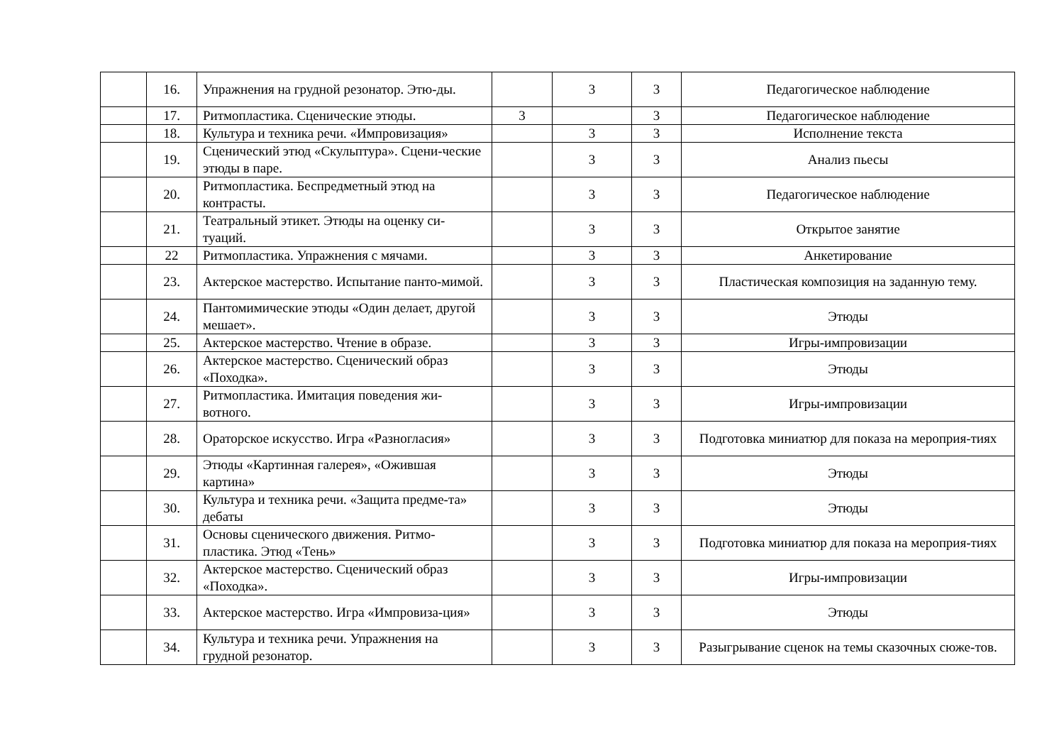| | 16. | Упражнения на грудной резонатор. Этю-ды. | | 3 | 3 | Педагогическое наблюдение |
| | 17. | Ритмопластика. Сценические этюды. | 3 | | 3 | Педагогическое наблюдение |
| | 18. | Культура и техника речи. «Импровизация» | | 3 | 3 | Исполнение текста |
| | 19. | Сценический этюд «Скульптура». Сцени-ческие этюды в паре. | | 3 | 3 | Анализ пьесы |
| | 20. | Ритмопластика. Беспредметный этюд на контрасты. | | 3 | 3 | Педагогическое наблюдение |
| | 21. | Театральный этикет. Этюды на оценку си-туаций. | | 3 | 3 | Открытое занятие |
| | 22 | Ритмопластика. Упражнения с мячами. | | 3 | 3 | Анкетирование |
| | 23. | Актерское мастерство. Испытание панто-мимой. | | 3 | 3 | Пластическая композиция на заданную тему. |
| | 24. | Пантомимические этюды «Один делает, другой мешает». | | 3 | 3 | Этюды |
| | 25. | Актерское мастерство. Чтение в образе. | | 3 | 3 | Игры-импровизации |
| | 26. | Актерское мастерство. Сценический образ «Походка». | | 3 | 3 | Этюды |
| | 27. | Ритмопластика. Имитация поведения жи-вотного. | | 3 | 3 | Игры-импровизации |
| | 28. | Ораторское искусство. Игра «Разногласия» | | 3 | 3 | Подготовка миниатюр для показа на мероприя-тиях |
| | 29. | Этюды «Картинная галерея», «Ожившая картина» | | 3 | 3 | Этюды |
| | 30. | Культура и техника речи. «Защита предме-та» дебаты | | 3 | 3 | Этюды |
| | 31. | Основы сценического движения. Ритмо-пластика. Этюд «Тень» | | 3 | 3 | Подготовка миниатюр для показа на мероприя-тиях |
| | 32. | Актерское мастерство. Сценический образ «Походка». | | 3 | 3 | Игры-импровизации |
| | 33. | Актерское мастерство. Игра «Импровиза-ция» | | 3 | 3 | Этюды |
| | 34. | Культура и техника речи. Упражнения на грудной резонатор. | | 3 | 3 | Разыгрывание сценок на темы сказочных сюже-тов. |